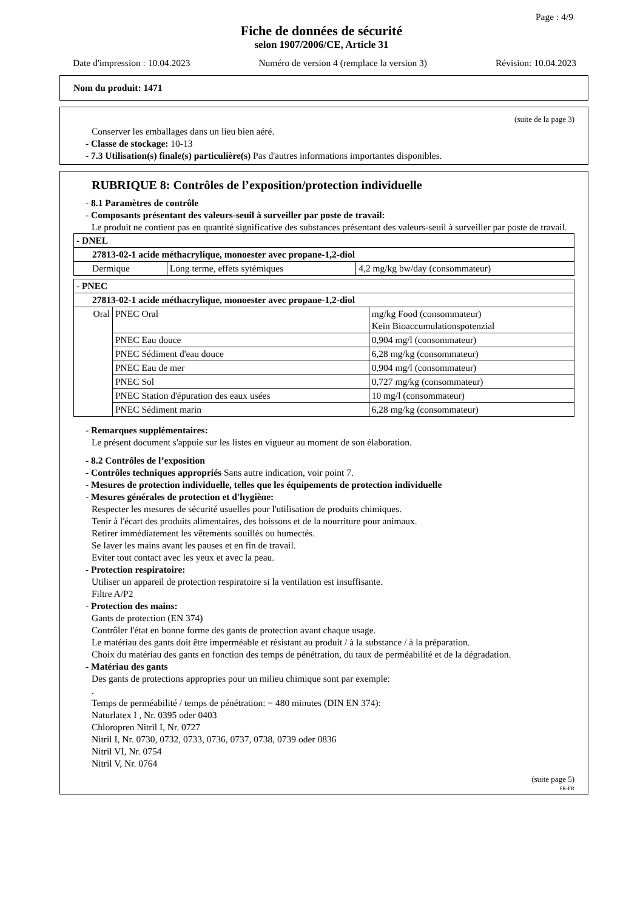Page : 4/9
Fiche de données de sécurité
selon 1907/2006/CE, Article 31
Date d'impression : 10.04.2023 Numéro de version 4 (remplace la version 3) Révision: 10.04.2023
Nom du produit: 1471
(suite de la page 3)
Conserver les emballages dans un lieu bien aéré.
- Classe de stockage: 10-13
- 7.3 Utilisation(s) finale(s) particulière(s) Pas d'autres informations importantes disponibles.
RUBRIQUE 8: Contrôles de l’exposition/protection individuelle
- 8.1 Paramètres de contrôle
- Composants présentant des valeurs-seuil à surveiller par poste de travail:
Le produit ne contient pas en quantité significative des substances présentant des valeurs-seuil à surveiller par poste de travail.
| - DNEL | | |
| 27813-02-1 acide méthacrylique, monoester avec propane-1,2-diol | | |
| Dermique | Long terme, effets sytémiques | 4,2 mg/kg bw/day (consommateur) |
| - PNEC | | |
| 27813-02-1 acide méthacrylique, monoester avec propane-1,2-diol | | |
| Oral | PNEC Oral | mg/kg Food (consommateur) Kein Bioaccumulationspotenzial |
| | PNEC Eau douce | 0,904 mg/l (consommateur) |
| | PNEC Sédiment d'eau douce | 6,28 mg/kg (consommateur) |
| | PNEC Eau de mer | 0,904 mg/l (consommateur) |
| | PNEC Sol | 0,727 mg/kg (consommateur) |
| | PNEC Station d'épuration des eaux usées | 10 mg/l (consommateur) |
| | PNEC Sédiment marin | 6,28 mg/kg (consommateur) |
- Remarques supplémentaires:
Le présent document s'appuie sur les listes en vigueur au moment de son élaboration.
- 8.2 Contrôles de l’exposition
- Contrôles techniques appropriés Sans autre indication, voir point 7.
- Mesures de protection individuelle, telles que les équipements de protection individuelle
- Mesures générales de protection et d'hygiène:
Respecter les mesures de sécurité usuelles pour l'utilisation de produits chimiques.
Tenir à l'écart des produits alimentaires, des boissons et de la nourriture pour animaux.
Retirer immédiatement les vêtements souillés ou humectés.
Se laver les mains avant les pauses et en fin de travail.
Eviter tout contact avec les yeux et avec la peau.
- Protection respiratoire:
Utiliser un appareil de protection respiratoire si la ventilation est insuffisante.
Filtre A/P2
- Protection des mains:
Gants de protection (EN 374)
Contrôler l'état en bonne forme des gants de protection avant chaque usage.
Le matériau des gants doit être imperméable et résistant au produit / à la substance / à la préparation.
Choix du matériau des gants en fonction des temps de pénétration, du taux de perméabilité et de la dégradation.
- Matériau des gants
Des gants de protections appropries pour un milieu chimique sont par exemple:
.
Temps de perméabilité / temps de pénétration: = 480 minutes (DIN EN 374):
Naturlatex I , Nr. 0395 oder 0403
Chloropren Nitril I, Nr. 0727
Nitril I, Nr. 0730, 0732, 0733, 0736, 0737, 0738, 0739 oder 0836
Nitril VI, Nr. 0754
Nitril V, Nr. 0764
(suite page 5)
FR-FR